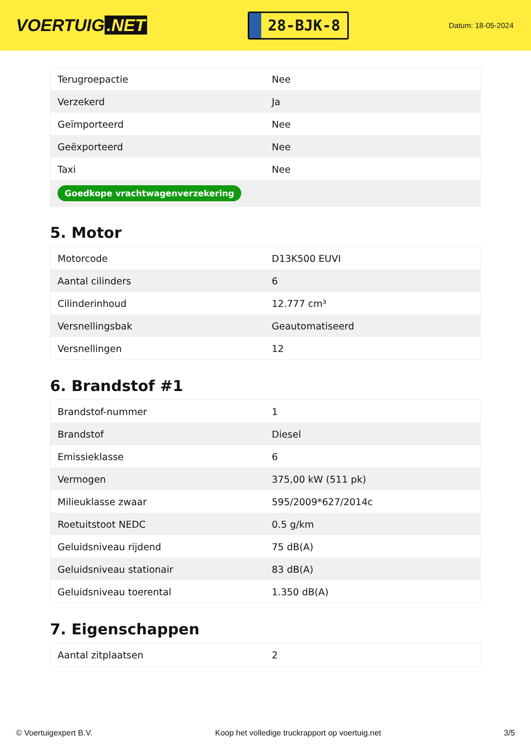VOERTUIG.NET
28-BJK-8
Datum: 18-05-2024
| Terugroepactie | Nee |
| Verzekerd | Ja |
| Geïmporteerd | Nee |
| Geëxporteerd | Nee |
| Taxi | Nee |
| Goedkope vrachtwagenverzekering | |
5. Motor
| Motorcode | D13K500 EUVI |
| Aantal cilinders | 6 |
| Cilinderinhoud | 12.777 cm³ |
| Versnellingsbak | Geautomatiseerd |
| Versnellingen | 12 |
6. Brandstof #1
| Brandstof-nummer | 1 |
| Brandstof | Diesel |
| Emissieklasse | 6 |
| Vermogen | 375,00 kW (511 pk) |
| Milieuklasse zwaar | 595/2009*627/2014c |
| Roetuitstoot NEDC | 0.5 g/km |
| Geluidsniveau rijdend | 75 dB(A) |
| Geluidsniveau stationair | 83 dB(A) |
| Geluidsniveau toerental | 1.350 dB(A) |
7. Eigenschappen
| Aantal zitplaatsen | 2 |
© Voertuigexpert B.V. Koop het volledige truckrapport op voertuig.net 3/5